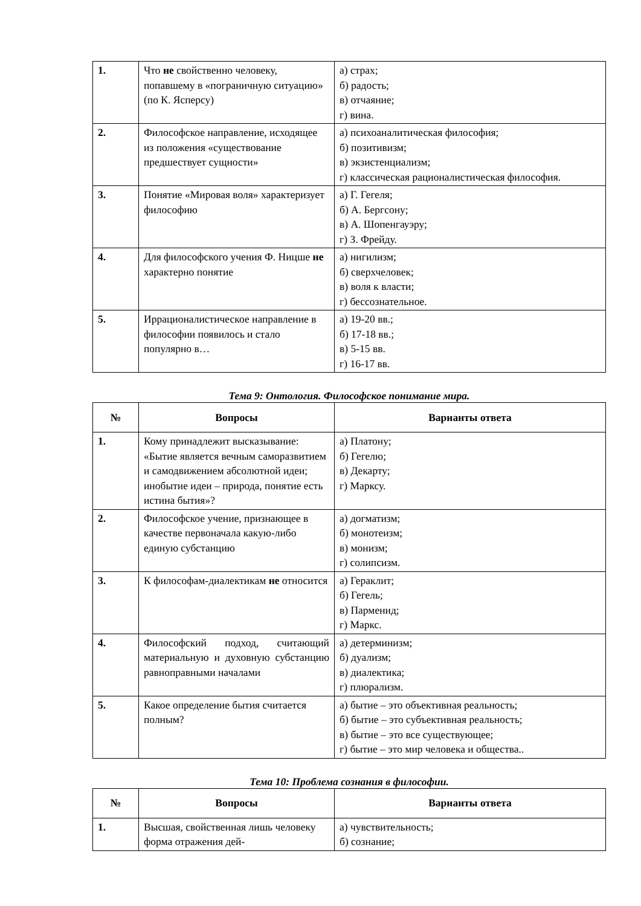| 1. | Что не свойственно человеку, попавшему в «пограничную ситуацию» (по К. Ясперсу) | а) страх; б) радость; в) отчаяние; г) вина. |
| 2. | Философское направление, исходящее из положения «существование предшествует сущности» | а) психоаналитическая философия; б) позитивизм; в) экзистенциализм; г) классическая рационалистическая философия. |
| 3. | Понятие «Мировая воля» характеризует философию | а) Г. Гегеля; б) А. Бергсону; в) А. Шопенгауэру; г) З. Фрейду. |
| 4. | Для философского учения Ф. Ницше не характерно понятие | а) нигилизм; б) сверхчеловек; в) воля к власти; г) бессознательное. |
| 5. | Иррационалистическое направление в философии появилось и стало популярно в… | а) 19-20 вв.; б) 17-18 вв.; в) 5-15 вв. г) 16-17 вв. |
Тема 9: Онтология. Философское понимание мира.
| № | Вопросы | Варианты ответа |
| --- | --- | --- |
| 1. | Кому принадлежит высказывание: «Бытие является вечным саморазвитием и самодвижением абсолютной идеи; инобытие идеи – природа, понятие есть истина бытия»? | а) Платону; б) Гегелю; в) Декарту; г) Марксу. |
| 2. | Философское учение, признающее в качестве первоначала какую-либо единую субстанцию | а) догматизм; б) монотеизм; в) монизм; г) солипсизм. |
| 3. | К философам-диалектикам не относится | а) Гераклит; б) Гегель; в) Парменид; г) Маркс. |
| 4. | Философский подход, считающий материальную и духовную субстанцию равноправными началами | а) детерминизм; б) дуализм; в) диалектика; г) плюрализм. |
| 5. | Какое определение бытия считается полным? | а) бытие – это объективная реальность; б) бытие – это субъективная реальность; в) бытие – это все существующее; г) бытие – это мир человека и общества.. |
Тема 10: Проблема сознания в философии.
| № | Вопросы | Варианты ответа |
| --- | --- | --- |
| 1. | Высшая, свойственная лишь человеку форма отражения дей- | а) чувствительность; б) сознание; |